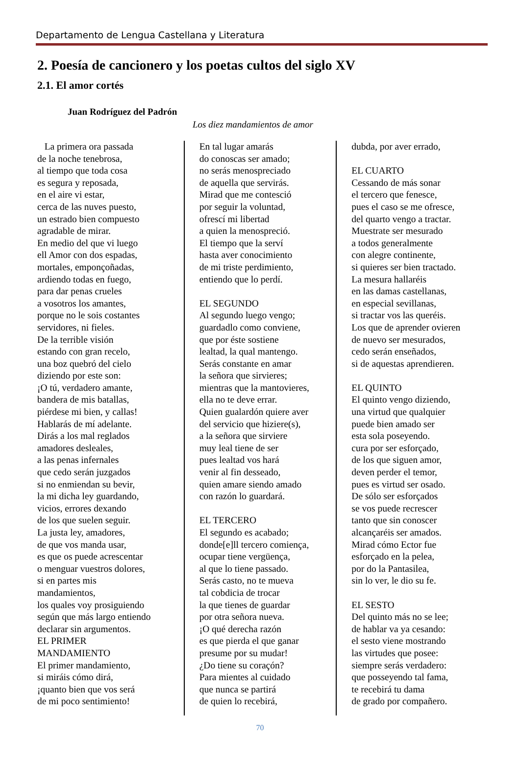Departamento de Lengua Castellana y Literatura
2. Poesía de cancionero y los poetas cultos del siglo XV
2.1. El amor cortés
Juan Rodríguez del Padrón
Los diez mandamientos de amor
La primera ora passada
de la noche tenebrosa,
al tiempo que toda cosa
es segura y reposada,
en el aire vi estar,
cerca de las nuves puesto,
un estrado bien compuesto
agradable de mirar.
En medio del que vi luego
ell Amor con dos espadas,
mortales, emponçoñadas,
ardiendo todas en fuego,
para dar penas crueles
a vosotros los amantes,
porque no le sois costantes
servidores, ni fieles.
De la terrible visión
estando con gran recelo,
una boz quebró del cielo
diziendo por este son:
¡O tú, verdadero amante,
bandera de mis batallas,
piérdese mi bien, y callas!
Hablarás de mí adelante.
Dirás a los mal reglados
amadores desleales,
a las penas infernales
que cedo serán juzgados
si no enmiendan su bevir,
la mi dicha ley guardando,
vicios, errores dexando
de los que suelen seguir.
La justa ley, amadores,
de que vos manda usar,
es que os puede acrescentar
o menguar vuestros dolores,
si en partes mis
mandamientos,
los quales voy prosiguiendo
según que más largo entiendo
declarar sin argumentos.
EL PRIMER
MANDAMIENTO
El primer mandamiento,
si miráis cómo dirá,
¡quanto bien que vos será
de mi poco sentimiento!
En tal lugar amarás
do conoscas ser amado;
no serás menospreciado
de aquella que servirás.
Mirad que me contesció
por seguir la voluntad,
ofrescí mi libertad
a quien la menospreció.
El tiempo que la serví
hasta aver conocimiento
de mi triste perdimiento,
entiendo que lo perdí.
EL SEGUNDO
Al segundo luego vengo;
guardadlo como conviene,
que por éste sostiene
lealtad, la qual mantengo.
Serás constante en amar
la señora que sirvieres;
mientras que la mantovieres,
ella no te deve errar.
Quien gualardón quiere aver
del servicio que hiziere(s),
a la señora que sirviere
muy leal tiene de ser
pues lealtad vos hará
venir al fin desseado,
quien amare siendo amado
con razón lo guardará.
EL TERCERO
El segundo es acabado;
donde[e]ll tercero comiença,
ocupar tiene vergüença,
al que lo tiene passado.
Serás casto, no te mueva
tal cobdicia de trocar
la que tienes de guardar
por otra señora nueva.
¡O qué derecha razón
es que pierda el que ganar
presume por su mudar!
¿Do tiene su coraçón?
Para mientes al cuidado
que nunca se partirá
de quien lo recebirá,
dubda, por aver errado,
EL CUARTO
Cessando de más sonar
el tercero que fenesce,
pues el caso se me ofresce,
del quarto vengo a tractar.
Muestrate ser mesurado
a todos generalmente
con alegre continente,
si quieres ser bien tractado.
La mesura hallaréis
en las damas castellanas,
en especial sevillanas,
si tractar vos las queréis.
Los que de aprender ovieren
de nuevo ser mesurados,
cedo serán enseñados,
si de aquestas aprendieren.
EL QUINTO
El quinto vengo diziendo,
una virtud que qualquier
puede bien amado ser
esta sola poseyendo.
cura por ser esforçado,
de los que siguen amor,
deven perder el temor,
pues es virtud ser osado.
De sólo ser esforçados
se vos puede recrescer
tanto que sin conoscer
alcançaréis ser amados.
Mirad cómo Ector fue
esforçado en la pelea,
por do la Pantasilea,
sin lo ver, le dio su fe.
EL SESTO
Del quinto más no se lee;
de hablar va ya cesando:
el sesto viene mostrando
las virtudes que posee:
siempre serás verdadero:
que posseyendo tal fama,
te recebirá tu dama
de grado por compañero.
70